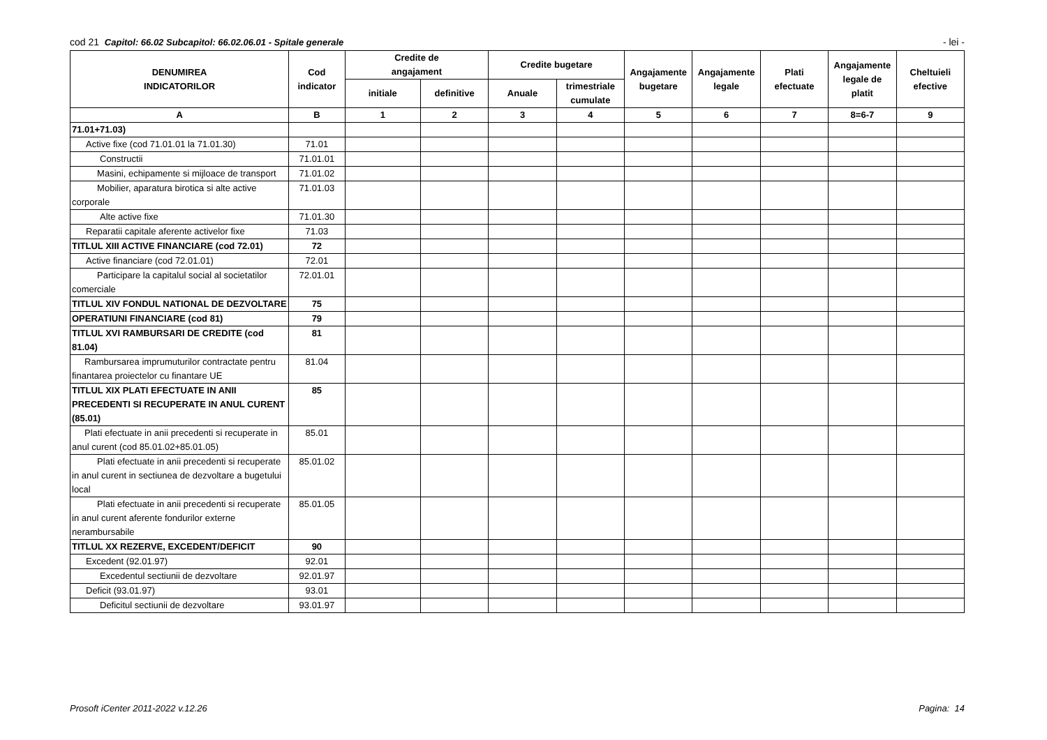cod 21 Capitol: 66.02 Subcapitol: 66.02.06.01 - Spitale generale - lei -
| DENUMIREA INDICATORILOR | Cod indicator | Credite de angajament | | Credite bugetare | | Angajamente bugetare | Angajamente legale | Plati efectuate | Angajamente legale de platit | Cheltuieli efective |
| --- | --- | --- | --- | --- | --- | --- | --- | --- | --- | --- |
| | | initiale | definitive | Anuale | trimestriale cumulate | | | | | |
| A | B | 1 | 2 | 3 | 4 | 5 | 6 | 7 | 8=6-7 | 9 |
| 71.01+71.03) | | | | | | | | | | |
| Active fixe (cod 71.01.01 la 71.01.30) | 71.01 | | | | | | | | | |
| Constructii | 71.01.01 | | | | | | | | | |
| Masini, echipamente si mijloace de transport | 71.01.02 | | | | | | | | | |
| Mobilier, aparatura birotica si alte active corporale | 71.01.03 | | | | | | | | | |
| Alte active fixe | 71.01.30 | | | | | | | | | |
| Reparatii capitale aferente activelor fixe | 71.03 | | | | | | | | | |
| TITLUL XIII ACTIVE FINANCIARE (cod 72.01) | 72 | | | | | | | | | |
| Active financiare (cod 72.01.01) | 72.01 | | | | | | | | | |
| Participare la capitalul social al societatilor comerciale | 72.01.01 | | | | | | | | | |
| TITLUL XIV FONDUL NATIONAL DE DEZVOLTARE | 75 | | | | | | | | | |
| OPERATIUNI FINANCIARE (cod 81) | 79 | | | | | | | | | |
| TITLUL XVI RAMBURSARI DE CREDITE (cod 81.04) | 81 | | | | | | | | | |
| Rambursarea imprumuturilor contractate pentru finantarea proiectelor cu finantare UE | 81.04 | | | | | | | | | |
| TITLUL XIX PLATI EFECTUATE IN ANII PRECEDENTI SI RECUPERATE IN ANUL CURENT (85.01) | 85 | | | | | | | | | |
| Plati efectuate in anii precedenti si recuperate in anul curent (cod 85.01.02+85.01.05) | 85.01 | | | | | | | | | |
| Plati efectuate in anii precedenti si recuperate in anul curent in sectiunea de dezvoltare a bugetului local | 85.01.02 | | | | | | | | | |
| Plati efectuate in anii precedenti si recuperate in anul curent aferente fondurilor externe nerambursabile | 85.01.05 | | | | | | | | | |
| TITLUL XX REZERVE, EXCEDENT/DEFICIT | 90 | | | | | | | | | |
| Excedent (92.01.97) | 92.01 | | | | | | | | | |
| Excedentul sectiunii de dezvoltare | 92.01.97 | | | | | | | | | |
| Deficit (93.01.97) | 93.01 | | | | | | | | | |
| Deficitul sectiunii de dezvoltare | 93.01.97 | | | | | | | | | |
Prosoft iCenter 2011-2022 v.12.26 Pagina: 14